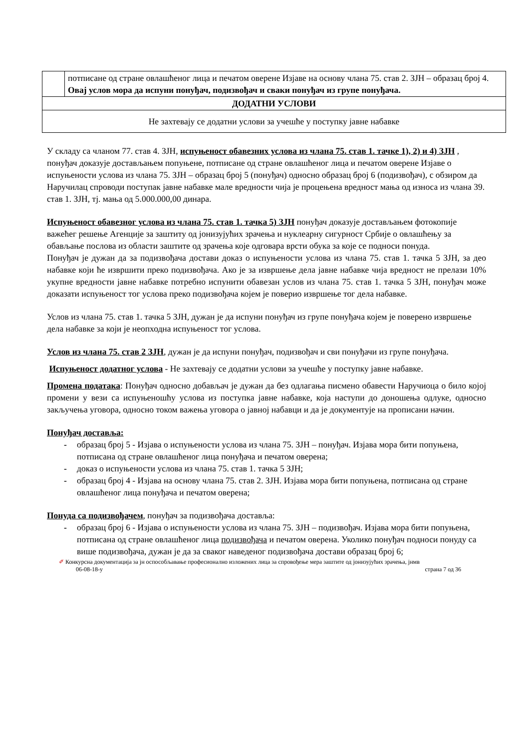| | потписане од стране овлашћеног лица и печатом оверене Изјаве на основу члана 75. став 2. ЗЈН – образац број 4. Овај услов мора да испуни понуђач, подизвођач и сваки понуђач из групе понуђача. |
| ДОДАТНИ УСЛОВИ | |
| Не захтевају се додатни услови за учешће у поступку јавне набавке | |
У складу са чланом 77. став 4. ЗЈН, испуњеност обавезних услова из члана 75. став 1. тачке 1), 2) и 4) ЗЈН , понуђач доказује достављањем попуњене, потписане од стране овлашћеног лица и печатом оверене Изјаве о испуњености услова из члана 75. ЗЈН – образац број 5 (понуђач) односно образац број 6 (подизвођач), с обзиром да Наручилац спроводи поступак јавне набавке мале вредности чија је процењена вредност мања од износа из члана 39. став 1. ЗЈН, тј. мања од 5.000.000,00 динара.
Испуњеност обавезног услова из члана 75. став 1. тачка 5) ЗЈН понуђач доказује достављањем фотокопије важећег решење Агенције за заштиту од јонизујућих зрачења и нуклеарну сигурност Србије о овлашћењу за обављање послова из области заштите од зрачења које одговара врсти обука за које се подноси понуда.
Понуђач је дужан да за подизвођача достави доказ о испуњености услова из члана 75. став 1. тачка 5 ЗЈН, за део набавке који ће извршити преко подизвођача. Ако је за извршење дела јавне набавке чија вредност не прелази 10% укупне вредности јавне набавке потребно испунити обавезан услов из члана 75. став 1. тачка 5 ЗЈН, понуђач може доказати испуњеност тог услова преко подизвођача којем је поверио извршење тог дела набавке.
Услов из члана 75. став 1. тачка 5 ЗЈН, дужан је да испуни понуђач из групе понуђача којем је поверено извршење дела набавке за који је неопходна испуњеност тог услова.
Услов из члана 75. став 2 ЗЈН, дужан је да испуни понуђач, подизвођач и сви понуђачи из групе понуђача.
Испуњеност додатног услова - Не захтевају се додатни услови за учешће у поступку јавне набавке.
Промена података: Понуђач односно добављач је дужан да без одлагања писмено обавести Наручиоца о било којој промени у вези са испуњеношћу услова из поступка јавне набавке, која наступи до доношења одлуке, односно закључења уговора, односно током важења уговора о јавној набавци и да је документује на прописани начин.
Понуђач доставља:
- образац број 5 - Изјава о испуњености услова из члана 75. ЗЈН – понуђач. Изјава мора бити попуњена, потписана од стране овлашћеног лица понуђача и печатом оверена;
- доказ о испуњености услова из члана 75. став 1. тачка 5 ЗЈН;
- образац број 4 - Изјава на основу члана 75. став 2. ЗЈН. Изјава мора бити попуњена, потписана од стране овлашћеног лица понуђача и печатом оверена;
Понуда са подизвођачем, понуђач за подизвођача доставља:
- образац број 6 - Изјава о испуњености услова из члана 75. ЗЈН – подизвођач. Изјава мора бити попуњена, потписана од стране овлашћеног лица подизвођача и печатом оверена. Уколико понуђач подноси понуду са више подизвођача, дужан је да за сваког наведеног подизвођача достави образац број 6;
✐ Конкурсна документација за јн оспособљавање професионално изложених лица за спровођење мера заштите од јонизујућих зрачења, јнмв
06-08-18-у страна 7 од 36